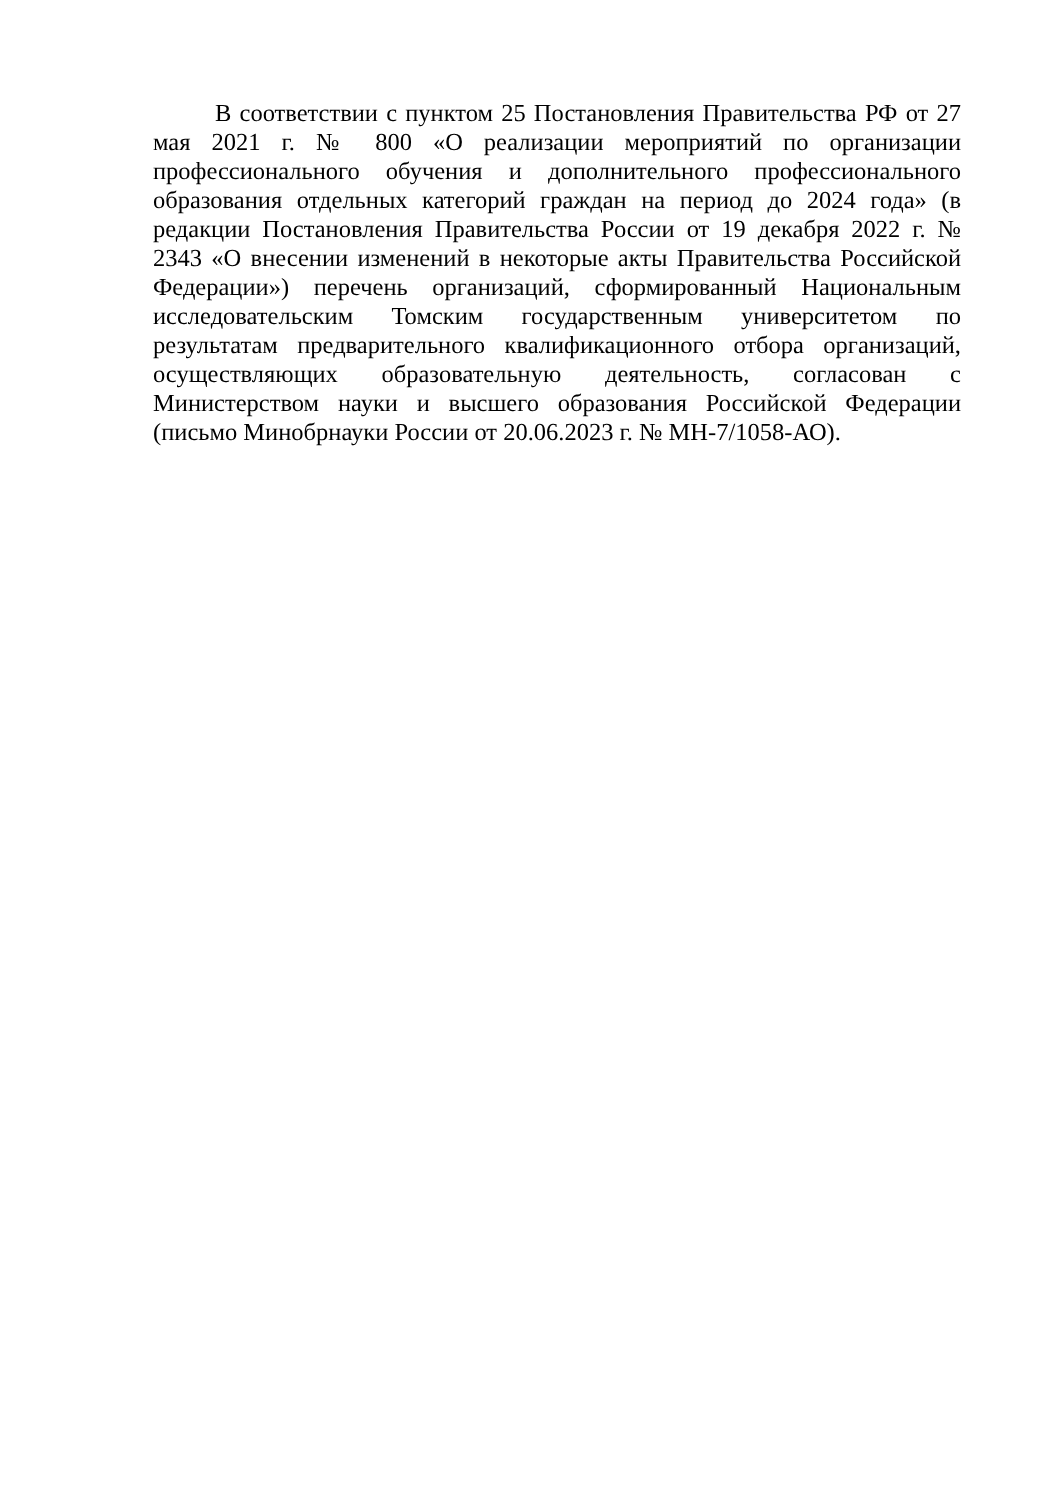В соответствии с пунктом 25 Постановления Правительства РФ от 27 мая 2021 г. № 800 «О реализации мероприятий по организации профессионального обучения и дополнительного профессионального образования отдельных категорий граждан на период до 2024 года» (в редакции Постановления Правительства России от 19 декабря 2022 г. № 2343 «О внесении изменений в некоторые акты Правительства Российской Федерации») перечень организаций, сформированный Национальным исследовательским Томским государственным университетом по результатам предварительного квалификационного отбора организаций, осуществляющих образовательную деятельность, согласован с Министерством науки и высшего образования Российской Федерации (письмо Минобрнауки России от 20.06.2023 г. № МН-7/1058-АО).